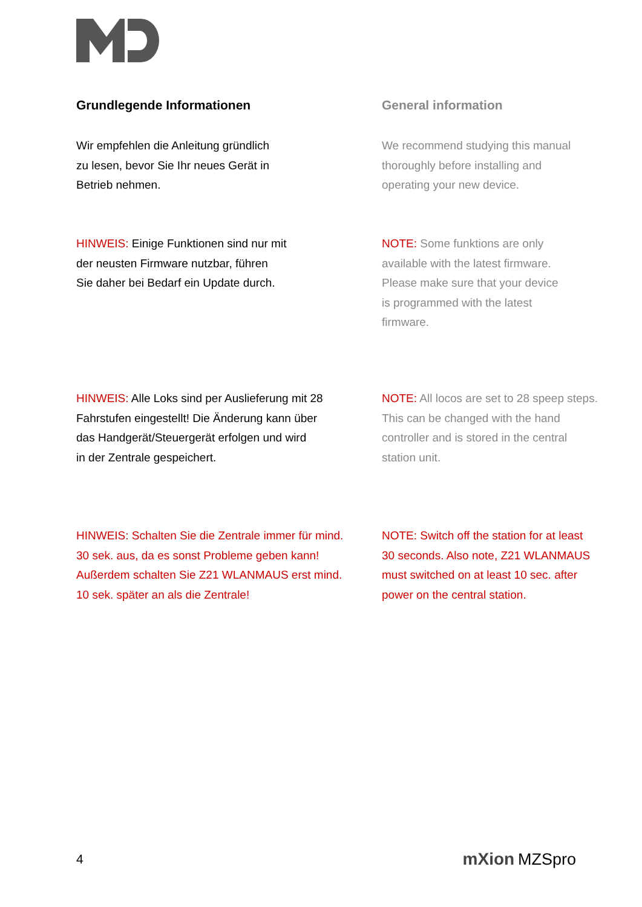Grundlegende Informationen General information
Wir empfehlen die Anleitung gründlich
zu lesen, bevor Sie Ihr neues Gerät in
Betrieb nehmen.
We recommend studying this manual
thoroughly before installing and
operating your new device.
HINWEIS: Einige Funktionen sind nur mit
der neusten Firmware nutzbar, führen
Sie daher bei Bedarf ein Update durch.
NOTE: Some funktions are only
available with the latest firmware.
Please make sure that your device
is programmed with the latest
firmware.
HINWEIS: Alle Loks sind per Auslieferung mit 28
Fahrstufen eingestellt! Die Änderung kann über
das Handgerät/Steuergerät erfolgen und wird
in der Zentrale gespeichert.
NOTE: All locos are set to 28 speep steps.
This can be changed with the hand
controller and is stored in the central
station unit.
HINWEIS: Schalten Sie die Zentrale immer für mind.
30 sek. aus, da es sonst Probleme geben kann!
Außerdem schalten Sie Z21 WLANMAUS erst mind.
10 sek. später an als die Zentrale!
NOTE: Switch off the station for at least
30 seconds. Also note, Z21 WLANMAUS
must switched on at least 10 sec. after
power on the central station.
4 mXion MZSpro